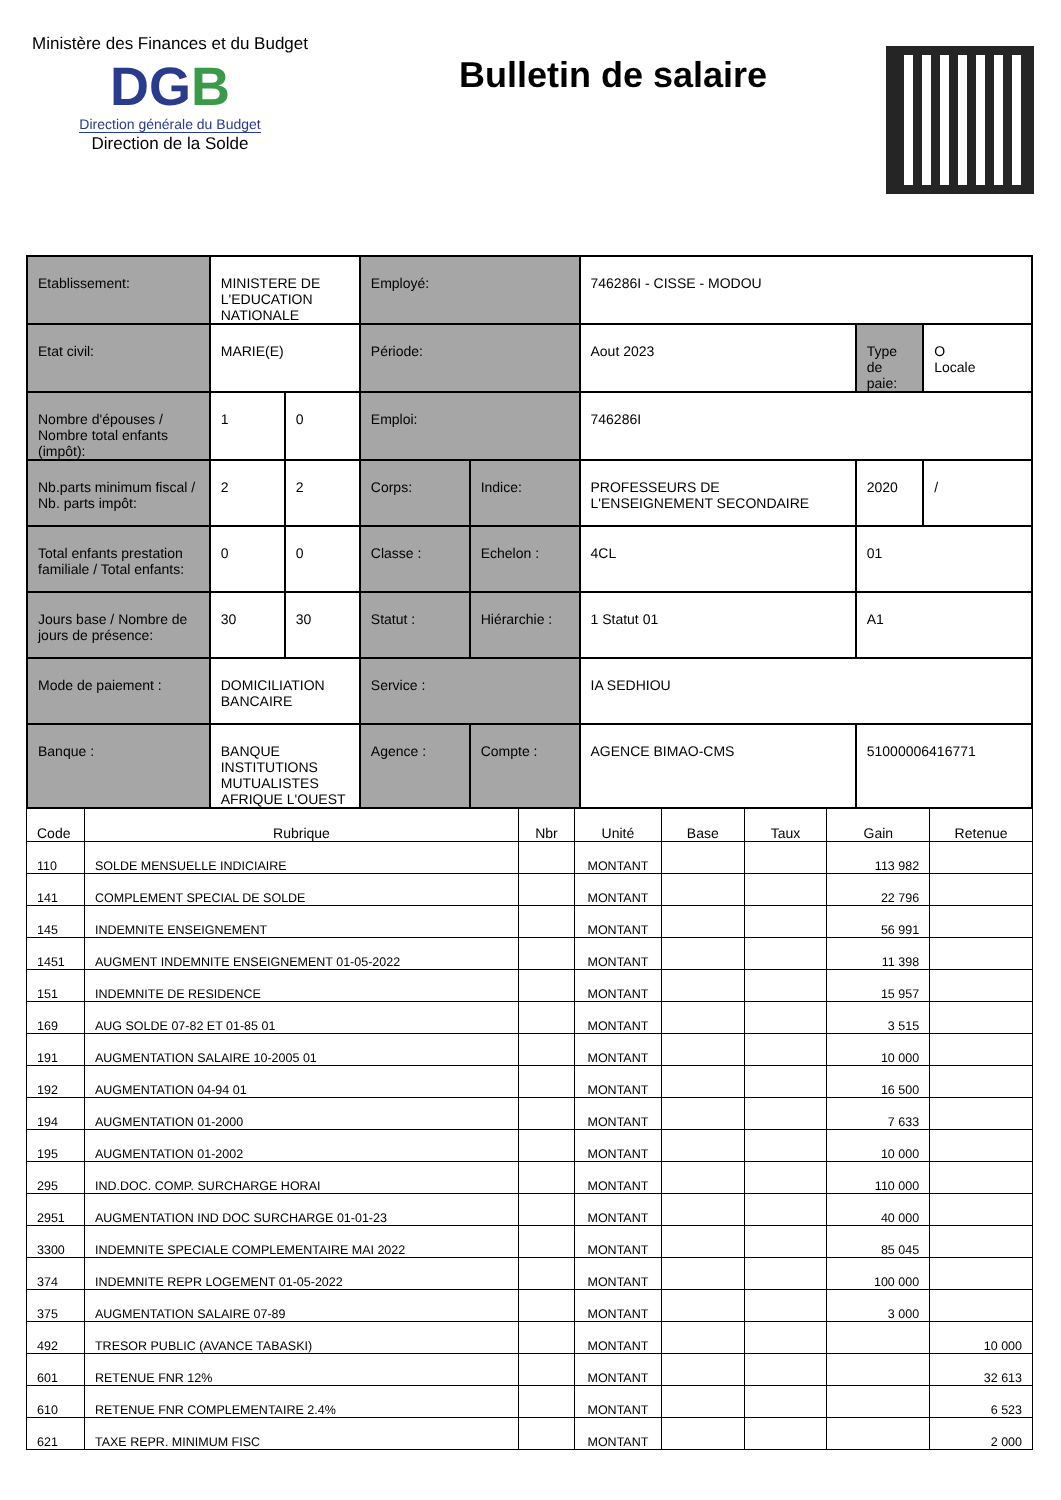Ministère des Finances et du Budget
DGB
Direction générale du Budget
Direction de la Solde
Bulletin de salaire
| Etablissement: | MINISTERE DE L'EDUCATION NATIONALE | | Employé: | | 746286I - CISSE - MODOU | | |
| Etat civil: | MARIE(E) | | Période: | | Aout 2023 | Type de paie: | O Locale |
| Nombre d'épouses / Nombre total enfants (impôt): | 1 | 0 | Emploi: | | 746286I | | |
| Nb.parts minimum fiscal / Nb. parts impôt: | 2 | 2 | Corps: | Indice: | PROFESSEURS DE L'ENSEIGNEMENT SECONDAIRE | 2020 | / |
| Total enfants prestation familiale / Total enfants: | 0 | 0 | Classe : | Echelon : | 4CL | 01 | |
| Jours base / Nombre de jours de présence: | 30 | 30 | Statut : | Hiérarchie : | 1 Statut 01 | A1 | |
| Mode de paiement : | DOMICILIATION BANCAIRE | | Service : | | IA SEDHIOU | | |
| Banque : | BANQUE INSTITUTIONS MUTUALISTES AFRIQUE L'OUEST | | Agence : | Compte : | AGENCE BIMAO-CMS | 51000006416771 | |
| Code | Rubrique | Nbr | Unité | Base | Taux | Gain | Retenue |
| --- | --- | --- | --- | --- | --- | --- | --- |
| 110 | SOLDE MENSUELLE INDICIAIRE | | MONTANT | | | 113 982 | |
| 141 | COMPLEMENT SPECIAL DE SOLDE | | MONTANT | | | 22 796 | |
| 145 | INDEMNITE ENSEIGNEMENT | | MONTANT | | | 56 991 | |
| 1451 | AUGMENT INDEMNITE ENSEIGNEMENT 01-05-2022 | | MONTANT | | | 11 398 | |
| 151 | INDEMNITE DE RESIDENCE | | MONTANT | | | 15 957 | |
| 169 | AUG SOLDE 07-82 ET 01-85 01 | | MONTANT | | | 3 515 | |
| 191 | AUGMENTATION SALAIRE 10-2005 01 | | MONTANT | | | 10 000 | |
| 192 | AUGMENTATION 04-94 01 | | MONTANT | | | 16 500 | |
| 194 | AUGMENTATION 01-2000 | | MONTANT | | | 7 633 | |
| 195 | AUGMENTATION 01-2002 | | MONTANT | | | 10 000 | |
| 295 | IND.DOC. COMP. SURCHARGE HORAI | | MONTANT | | | 110 000 | |
| 2951 | AUGMENTATION IND DOC SURCHARGE 01-01-23 | | MONTANT | | | 40 000 | |
| 3300 | INDEMNITE SPECIALE COMPLEMENTAIRE MAI 2022 | | MONTANT | | | 85 045 | |
| 374 | INDEMNITE REPR LOGEMENT 01-05-2022 | | MONTANT | | | 100 000 | |
| 375 | AUGMENTATION SALAIRE 07-89 | | MONTANT | | | 3 000 | |
| 492 | TRESOR PUBLIC (AVANCE TABASKI) | | MONTANT | | | | 10 000 |
| 601 | RETENUE FNR 12% | | MONTANT | | | | 32 613 |
| 610 | RETENUE FNR COMPLEMENTAIRE 2.4% | | MONTANT | | | | 6 523 |
| 621 | TAXE REPR. MINIMUM FISC | | MONTANT | | | | 2 000 |